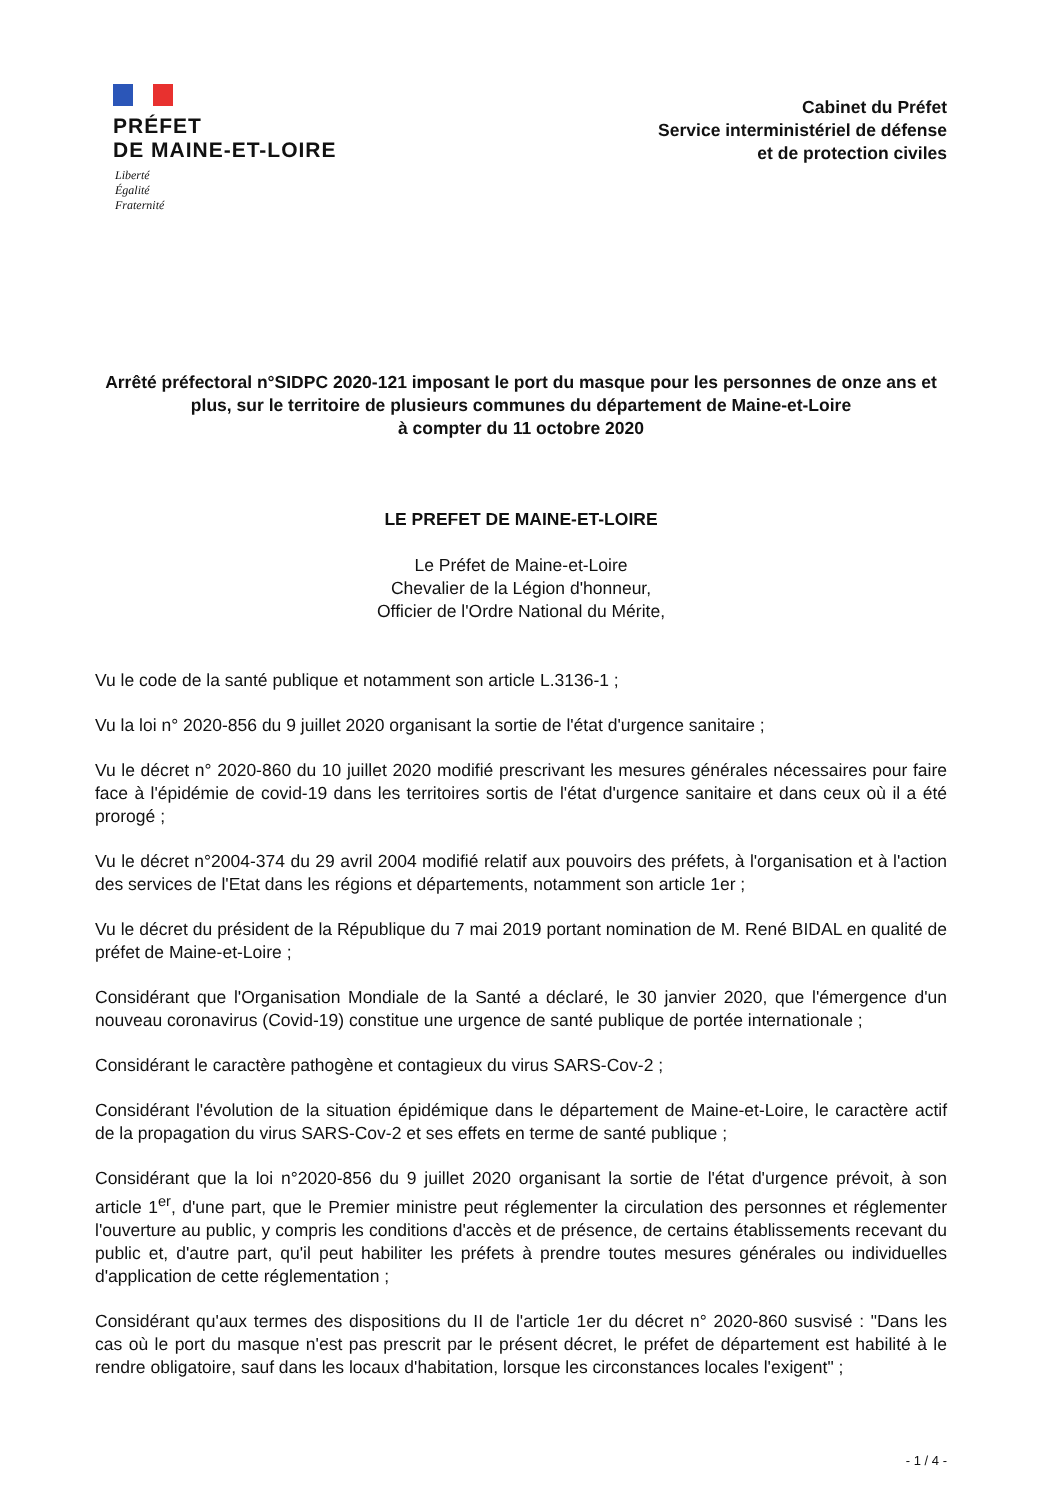PRÉFET
DE MAINE-ET-LOIRE
Liberté
Égalité
Fraternité
Cabinet du Préfet
Service interministériel de défense
et de protection civiles
Arrêté préfectoral n°SIDPC 2020-121 imposant le port du masque pour les personnes de onze ans et plus, sur le territoire de plusieurs communes du département de Maine-et-Loire
à compter du 11 octobre 2020
LE PREFET DE MAINE-ET-LOIRE
Le Préfet de Maine-et-Loire
Chevalier de la Légion d'honneur,
Officier de l'Ordre National du Mérite,
Vu le code de la santé publique et notamment son article L.3136-1 ;
Vu la loi n° 2020-856 du 9 juillet 2020 organisant la sortie de l'état d'urgence sanitaire ;
Vu le décret n° 2020-860 du 10 juillet 2020 modifié prescrivant les mesures générales nécessaires pour faire face à l'épidémie de covid-19 dans les territoires sortis de l'état d'urgence sanitaire et dans ceux où il a été prorogé ;
Vu le décret n°2004-374 du 29 avril 2004 modifié relatif aux pouvoirs des préfets, à l'organisation et à l'action des services de l'Etat dans les régions et départements, notamment son article 1er ;
Vu le décret du président de la République du 7 mai 2019 portant nomination de M. René BIDAL en qualité de préfet de Maine-et-Loire ;
Considérant que l'Organisation Mondiale de la Santé a déclaré, le 30 janvier 2020, que l'émergence d'un nouveau coronavirus (Covid-19) constitue une urgence de santé publique de portée internationale ;
Considérant le caractère pathogène et contagieux du virus SARS-Cov-2 ;
Considérant l'évolution de la situation épidémique dans le département de Maine-et-Loire, le caractère actif de la propagation du virus SARS-Cov-2 et ses effets en terme de santé publique ;
Considérant que la loi n°2020-856 du 9 juillet 2020 organisant la sortie de l'état d'urgence prévoit, à son article 1<sup>er</sup>, d'une part, que le Premier ministre peut réglementer la circulation des personnes et réglementer l'ouverture au public, y compris les conditions d'accès et de présence, de certains établissements recevant du public et, d'autre part, qu'il peut habiliter les préfets à prendre toutes mesures générales ou individuelles d'application de cette réglementation ;
Considérant qu'aux termes des dispositions du II de l'article 1er du décret n° 2020-860 susvisé : "Dans les cas où le port du masque n'est pas prescrit par le présent décret, le préfet de département est habilité à le rendre obligatoire, sauf dans les locaux d'habitation, lorsque les circonstances locales l'exigent" ;
- 1 / 4 -